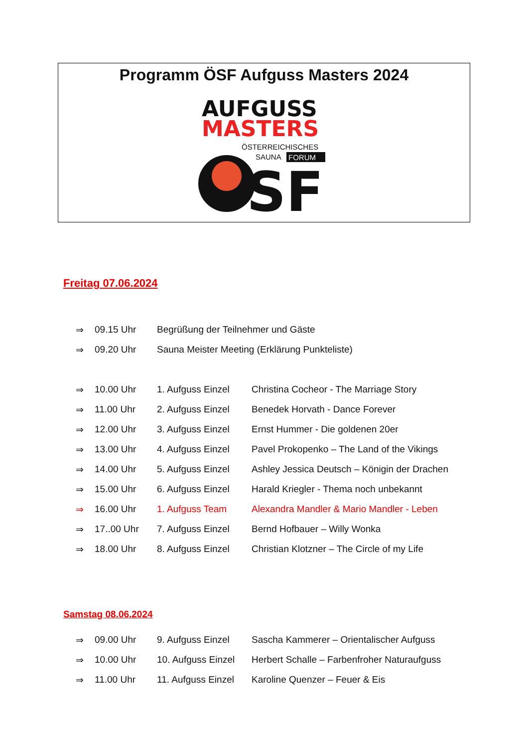Programm ÖSF Aufguss Masters 2024
AUFGUSS
MASTERS
ÖSTERREICHISCHES
SAUNA
FORUM
SF
Freitag 07.06.2024
| ⇒ | 09.15 Uhr | Begrüßung der Teilnehmer und Gäste | |
| ⇒ | 09.20 Uhr | Sauna Meister Meeting (Erklärung Punkteliste) | |
| ⇒ | 10.00 Uhr | 1. Aufguss Einzel | Christina Cocheor - The Marriage Story |
| ⇒ | 11.00 Uhr | 2. Aufguss Einzel | Benedek Horvath - Dance Forever |
| ⇒ | 12.00 Uhr | 3. Aufguss Einzel | Ernst Hummer - Die goldenen 20er |
| ⇒ | 13.00 Uhr | 4. Aufguss Einzel | Pavel Prokopenko – The Land of the Vikings |
| ⇒ | 14.00 Uhr | 5. Aufguss Einzel | Ashley Jessica Deutsch – Königin der Drachen |
| ⇒ | 15.00 Uhr | 6. Aufguss Einzel | Harald Kriegler - Thema noch unbekannt |
| ⇒ | 16.00 Uhr | 1. Aufguss Team | Alexandra Mandler & Mario Mandler - Leben |
| ⇒ | 17..00 Uhr | 7. Aufguss Einzel | Bernd Hofbauer – Willy Wonka |
| ⇒ | 18.00 Uhr | 8. Aufguss Einzel | Christian Klotzner – The Circle of my Life |
Samstag 08.06.2024
| ⇒ | 09.00 Uhr | 9. Aufguss Einzel | Sascha Kammerer – Orientalischer Aufguss |
| ⇒ | 10.00 Uhr | 10. Aufguss Einzel | Herbert Schalle – Farbenfroher Naturaufguss |
| ⇒ | 11.00 Uhr | 11. Aufguss Einzel | Karoline Quenzer – Feuer & Eis |